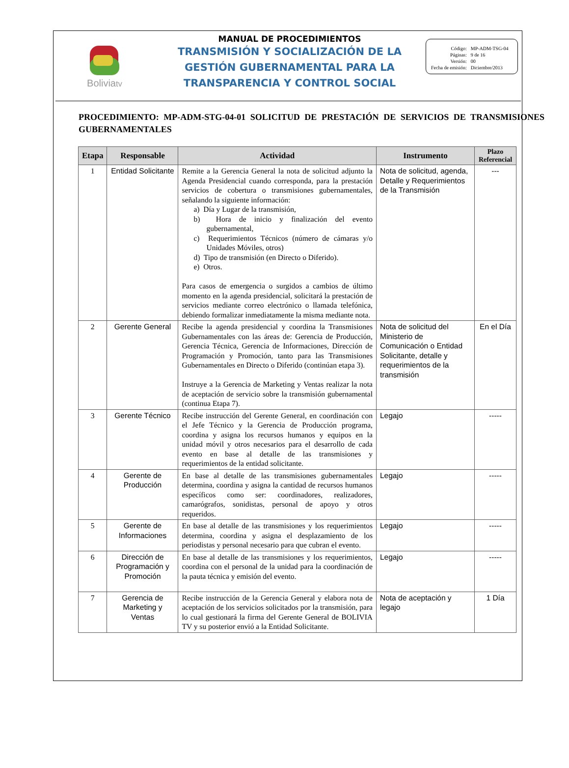Boliviatv
MANUAL DE PROCEDIMIENTOS
TRANSMISIÓN Y SOCIALIZACIÓN DE LA
GESTIÓN GUBERNAMENTAL PARA LA
TRANSPARENCIA Y CONTROL SOCIAL
| Código: | MP-ADM-TSG-04 |
| Páginas: | 9 de 16 |
| Versión: | 00 |
| Fecha de emisión: | Diciembre/2013 |
PROCEDIMIENTO: MP-ADM-STG-04-01 SOLICITUD DE PRESTACIÓN DE SERVICIOS DE TRANSMISIONES GUBERNAMENTALES
| Etapa | Responsable | Actividad | Instrumento | Plazo Referencial |
| --- | --- | --- | --- | --- |
| 1 | Entidad Solicitante | Remite a la Gerencia General la nota de solicitud adjunto la Agenda Presidencial cuando corresponda, para la prestación servicios de cobertura o transmisiones gubernamentales, señalando la siguiente información: a) Día y Lugar de la transmisión, b) Hora de inicio y finalización del evento gubernamental, c) Requerimientos Técnicos (número de cámaras y/o Unidades Móviles, otros) d) Tipo de transmisión (en Directo o Diferido). e) Otros. Para casos de emergencia o surgidos a cambios de último momento en la agenda presidencial, solicitará la prestación de servicios mediante correo electrónico o llamada telefónica, debiendo formalizar inmediatamente la misma mediante nota. | Nota de solicitud, agenda, Detalle y Requerimientos de la Transmisión | --- |
| 2 | Gerente General | Recibe la agenda presidencial y coordina la Transmisiones Gubernamentales con las áreas de: Gerencia de Producción, Gerencia Técnica, Gerencia de Informaciones, Dirección de Programación y Promoción, tanto para las Transmisiones Gubernamentales en Directo o Diferido (continúan etapa 3). Instruye a la Gerencia de Marketing y Ventas realizar la nota de aceptación de servicio sobre la transmisión gubernamental (continua Etapa 7). | Nota de solicitud del Ministerio de Comunicación o Entidad Solicitante, detalle y requerimientos de la transmisión | En el Día |
| 3 | Gerente Técnico | Recibe instrucción del Gerente General, en coordinación con el Jefe Técnico y la Gerencia de Producción programa, coordina y asigna los recursos humanos y equipos en la unidad móvil y otros necesarios para el desarrollo de cada evento en base al detalle de las transmisiones y requerimientos de la entidad solicitante. | Legajo | ----- |
| 4 | Gerente de Producción | En base al detalle de las transmisiones gubernamentales determina, coordina y asigna la cantidad de recursos humanos específicos como ser: coordinadores, realizadores, camarógrafos, sonidistas, personal de apoyo y otros requeridos. | Legajo | ----- |
| 5 | Gerente de Informaciones | En base al detalle de las transmisiones y los requerimientos determina, coordina y asigna el desplazamiento de los periodistas y personal necesario para que cubran el evento. | Legajo | ----- |
| 6 | Dirección de Programación y Promoción | En base al detalle de las transmisiones y los requerimientos, coordina con el personal de la unidad para la coordinación de la pauta técnica y emisión del evento. | Legajo | ----- |
| 7 | Gerencia de Marketing y Ventas | Recibe instrucción de la Gerencia General y elabora nota de aceptación de los servicios solicitados por la transmisión, para lo cual gestionará la firma del Gerente General de BOLIVIA TV y su posterior envió a la Entidad Solicitante. | Nota de aceptación y legajo | 1 Día |